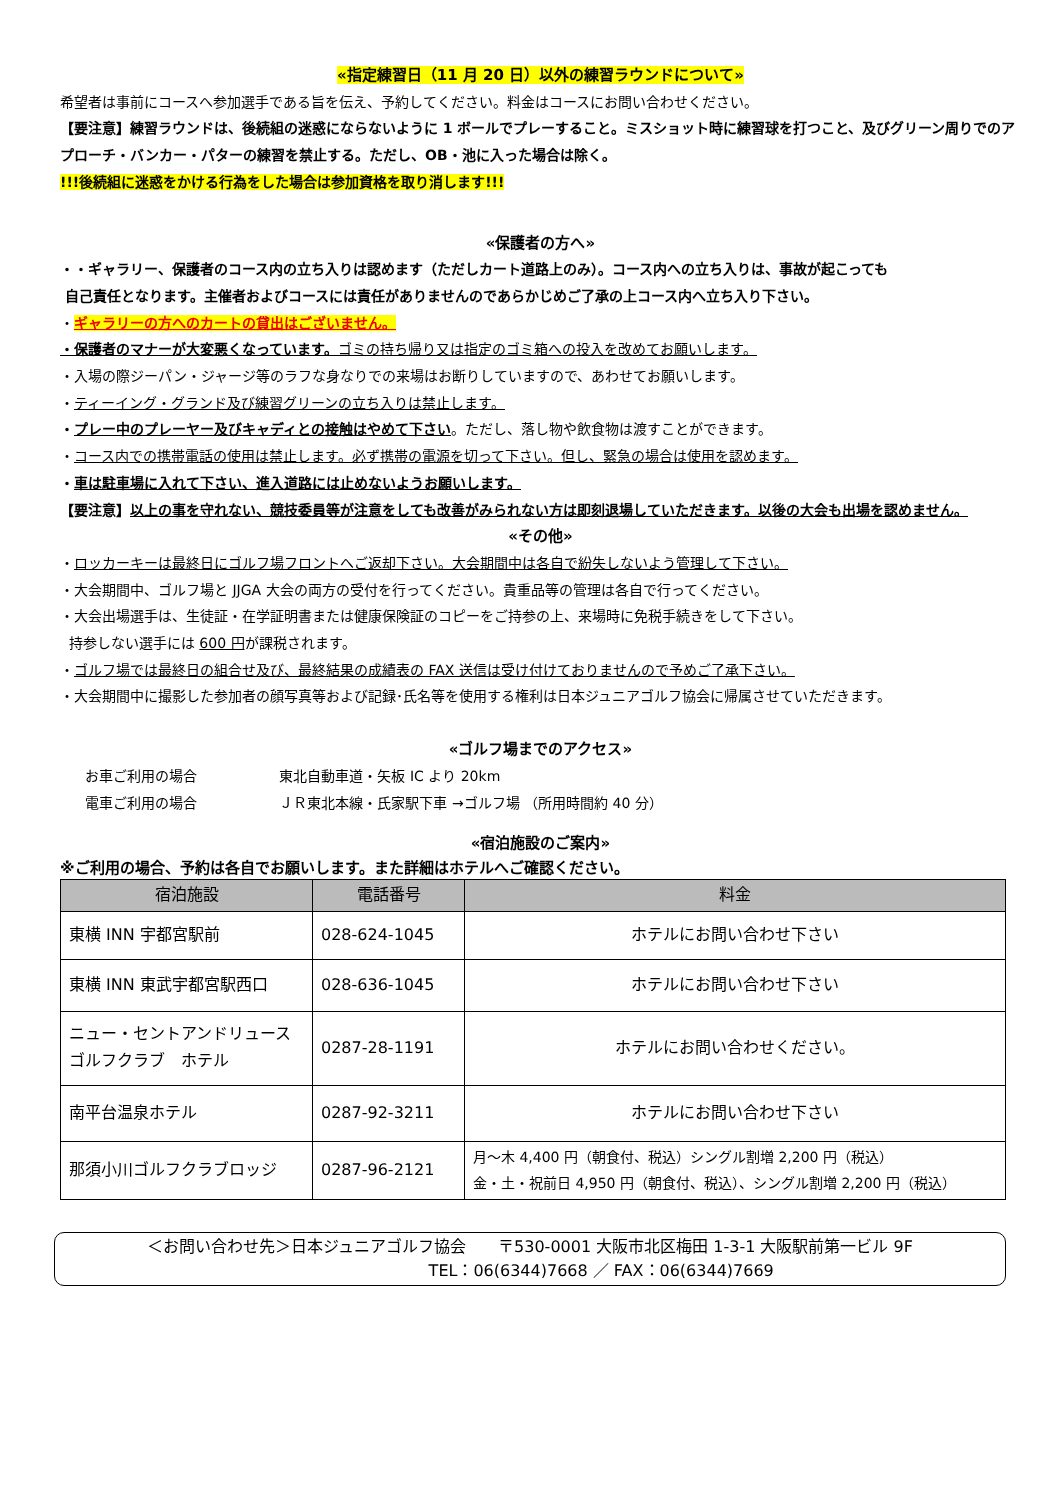«指定練習日（11 月 20 日）以外の練習ラウンドについて»
希望者は事前にコースへ参加選手である旨を伝え、予約してください。料金はコースにお問い合わせください。
【要注意】練習ラウンドは、後続組の迷惑にならないように 1 ボールでプレーすること。ミスショット時に練習球を打つこと、及びグリーン周りでのアプローチ・バンカー・パターの練習を禁止する。ただし、OB・池に入った場合は除く。
!!!後続組に迷惑をかける行為をした場合は参加資格を取り消します!!!
«保護者の方へ»
・・ギャラリー、保護者のコース内の立ち入りは認めます（ただしカート道路上のみ）。コース内への立ち入りは、事故が起こっても
自己責任となります。主催者およびコースには責任がありませんのであらかじめご了承の上コース内へ立ち入り下さい。
・ギャラリーの方へのカートの貸出はございません。
・保護者のマナーが大変悪くなっています。ゴミの持ち帰り又は指定のゴミ箱への投入を改めてお願いします。
・入場の際ジーパン・ジャージ等のラフな身なりでの来場はお断りしていますので、あわせてお願いします。
・ティーイング・グランド及び練習グリーンの立ち入りは禁止します。
・プレー中のプレーヤー及びキャディとの接触はやめて下さい。ただし、落し物や飲食物は渡すことができます。
・コース内での携帯電話の使用は禁止します。必ず携帯の電源を切って下さい。但し、緊急の場合は使用を認めます。
・車は駐車場に入れて下さい、進入道路には止めないようお願いします。
【要注意】以上の事を守れない、競技委員等が注意をしても改善がみられない方は即刻退場していただきます。以後の大会も出場を認めません。
«その他»
・ロッカーキーは最終日にゴルフ場フロントへご返却下さい。大会期間中は各自で紛失しないよう管理して下さい。
・大会期間中、ゴルフ場と JJGA 大会の両方の受付を行ってください。貴重品等の管理は各自で行ってください。
・大会出場選手は、生徒証・在学証明書または健康保険証のコピーをご持参の上、来場時に免税手続きをして下さい。
持参しない選手には 600 円が課税されます。
・ゴルフ場では最終日の組合せ及び、最終結果の成績表の FAX 送信は受け付けておりませんので予めご了承下さい。
・大会期間中に撮影した参加者の顔写真等および記録･氏名等を使用する権利は日本ジュニアゴルフ協会に帰属させていただきます。
«ゴルフ場までのアクセス»
お車ご利用の場合 東北自動車道・矢板 IC より 20km
電車ご利用の場合 ＪＲ東北本線・氏家駅下車 →ゴルフ場 （所用時間約 40 分）
«宿泊施設のご案内»
※ご利用の場合、予約は各自でお願いします。また詳細はホテルへご確認ください。
| 宿泊施設 | 電話番号 | 料金 |
| --- | --- | --- |
| 東横 INN 宇都宮駅前 | 028-624-1045 | ホテルにお問い合わせ下さい |
| 東横 INN 東武宇都宮駅西口 | 028-636-1045 | ホテルにお問い合わせ下さい |
| ニュー・セントアンドリュース ゴルフクラブ ホテル | 0287-28-1191 | ホテルにお問い合わせください。 |
| 南平台温泉ホテル | 0287-92-3211 | ホテルにお問い合わせ下さい |
| 那須小川ゴルフクラブロッジ | 0287-96-2121 | 月～木 4,400 円（朝食付、税込）シングル割増 2,200 円（税込） 金・土・祝前日 4,950 円（朝食付、税込）、シングル割増 2,200 円（税込） |
＜お問い合わせ先＞日本ジュニアゴルフ協会　　〒530-0001 大阪市北区梅田 1-3-1 大阪駅前第一ビル 9F
TEL：06(6344)7668 ／ FAX：06(6344)7669